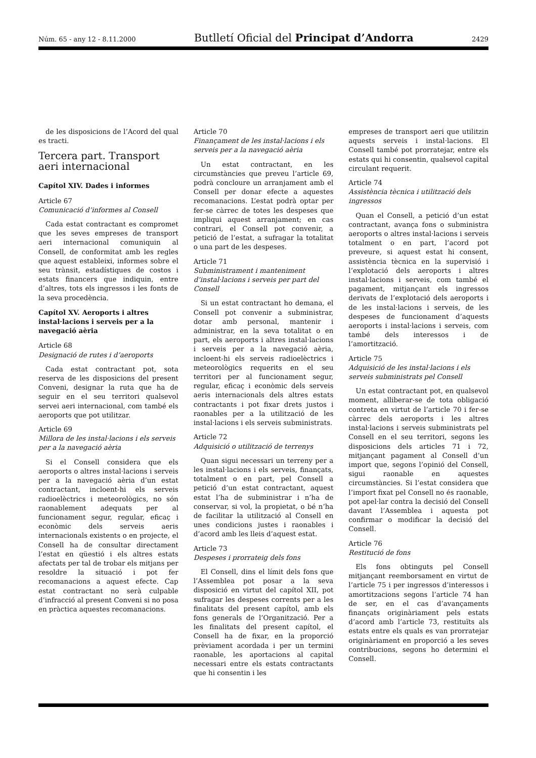Núm. 65 - any 12 - 8.11.2000 Butlletí Oficial del Principat d’Andorra 2429
de les disposicions de l’Acord del qual es tracti.
Tercera part. Transport aeri internacional
Capítol XIV. Dades i informes
Article 67
Comunicació d’informes al Consell
Cada estat contractant es compromet que les seves empreses de transport aeri internacional comuniquin al Consell, de conformitat amb les regles que aquest estableixi, informes sobre el seu trànsit, estadístiques de costos i estats financers que indiquin, entre d’altres, tots els ingressos i les fonts de la seva procedència.
Capítol XV. Aeroports i altres instal·lacions i serveis per a la navegació aèria
Article 68
Designació de rutes i d’aeroports
Cada estat contractant pot, sota reserva de les disposicions del present Conveni, designar la ruta que ha de seguir en el seu territori qualsevol servei aeri internacional, com també els aeroports que pot utilitzar.
Article 69
Millora de les instal·lacions i els serveis per a la navegació aèria
Si el Consell considera que els aeroports o altres instal·lacions i serveis per a la navegació aèria d’un estat contractant, incloent-hi els serveis radioelèctrics i meteorològics, no són raonablement adequats per al funcionament segur, regular, eficaç i econòmic dels serveis aeris internacionals existents o en projecte, el Consell ha de consultar directament l’estat en qüestió i els altres estats afectats per tal de trobar els mitjans per resoldre la situació i pot fer recomanacions a aquest efecte. Cap estat contractant no serà culpable d’infracció al present Conveni si no posa en pràctica aquestes recomanacions.
Article 70
Finançament de les instal·lacions i els serveis per a la navegació aèria
Un estat contractant, en les circumstàncies que preveu l’article 69, podrà concloure un arranjament amb el Consell per donar efecte a aquestes recomanacions. L’estat podrà optar per fer-se càrrec de totes les despeses que impliqui aquest arranjament; en cas contrari, el Consell pot convenir, a petició de l’estat, a sufragar la totalitat o una part de les despeses.
Article 71
Subministrament i manteniment d’instal·lacions i serveis per part del Consell
Si un estat contractant ho demana, el Consell pot convenir a subministrar, dotar amb personal, mantenir i administrar, en la seva totalitat o en part, els aeroports i altres instal·lacions i serveis per a la navegació aèria, incloent-hi els serveis radioelèctrics i meteorològics requerits en el seu territori per al funcionament segur, regular, eficaç i econòmic dels serveis aeris internacionals dels altres estats contractants i pot fixar drets justos i raonables per a la utilització de les instal·lacions i els serveis subministrats.
Article 72
Adquisició o utilització de terrenys
Quan sigui necessari un terreny per a les instal·lacions i els serveis, finançats, totalment o en part, pel Consell a petició d’un estat contractant, aquest estat l’ha de subministrar i n’ha de conservar, si vol, la propietat, o bé n’ha de facilitar la utilització al Consell en unes condicions justes i raonables i d’acord amb les lleis d’aquest estat.
Article 73
Despeses i prorrateig dels fons
El Consell, dins el límit dels fons que l’Assemblea pot posar a la seva disposició en virtut del capítol XII, pot sufragar les despeses corrents per a les finalitats del present capítol, amb els fons generals de l’Organització. Per a les finalitats del present capítol, el Consell ha de fixar, en la proporció prèviament acordada i per un termini raonable, les aportacions al capital necessari entre els estats contractants que hi consentin i les
empreses de transport aeri que utilitzin aquests serveis i instal·lacions. El Consell també pot prorratejar, entre els estats qui hi consentin, qualsevol capital circulant requerit.
Article 74
Assistència tècnica i utilització dels ingressos
Quan el Consell, a petició d’un estat contractant, avança fons o subministra aeroports o altres instal·lacions i serveis totalment o en part, l’acord pot preveure, si aquest estat hi consent, assistència tècnica en la supervisió i l’explotació dels aeroports i altres instal·lacions i serveis, com també el pagament, mitjançant els ingressos derivats de l’explotació dels aeroports i de les instal·lacions i serveis, de les despeses de funcionament d’aquests aeroports i instal·lacions i serveis, com també dels interessos i de l’amortització.
Article 75
Adquisició de les instal·lacions i els serveis subministrats pel Consell
Un estat contractant pot, en qualsevol moment, alliberar-se de tota obligació contreta en virtut de l’article 70 i fer-se càrrec dels aeroports i les altres instal·lacions i serveis subministrats pel Consell en el seu territori, segons les disposicions dels articles 71 i 72, mitjançant pagament al Consell d’un import que, segons l’opinió del Consell, sigui raonable en aquestes circumstàncies. Si l’estat considera que l’import fixat pel Consell no és raonable, pot apel·lar contra la decisió del Consell davant l’Assemblea i aquesta pot confirmar o modificar la decisió del Consell.
Article 76
Restitució de fons
Els fons obtinguts pel Consell mitjançant reemborsament en virtut de l’article 75 i per ingressos d’interessos i amortitzacions segons l’article 74 han de ser, en el cas d’avançaments finançats originàriament pels estats d’acord amb l’article 73, restituïts als estats entre els quals es van prorratejar originàriament en proporció a les seves contribucions, segons ho determini el Consell.